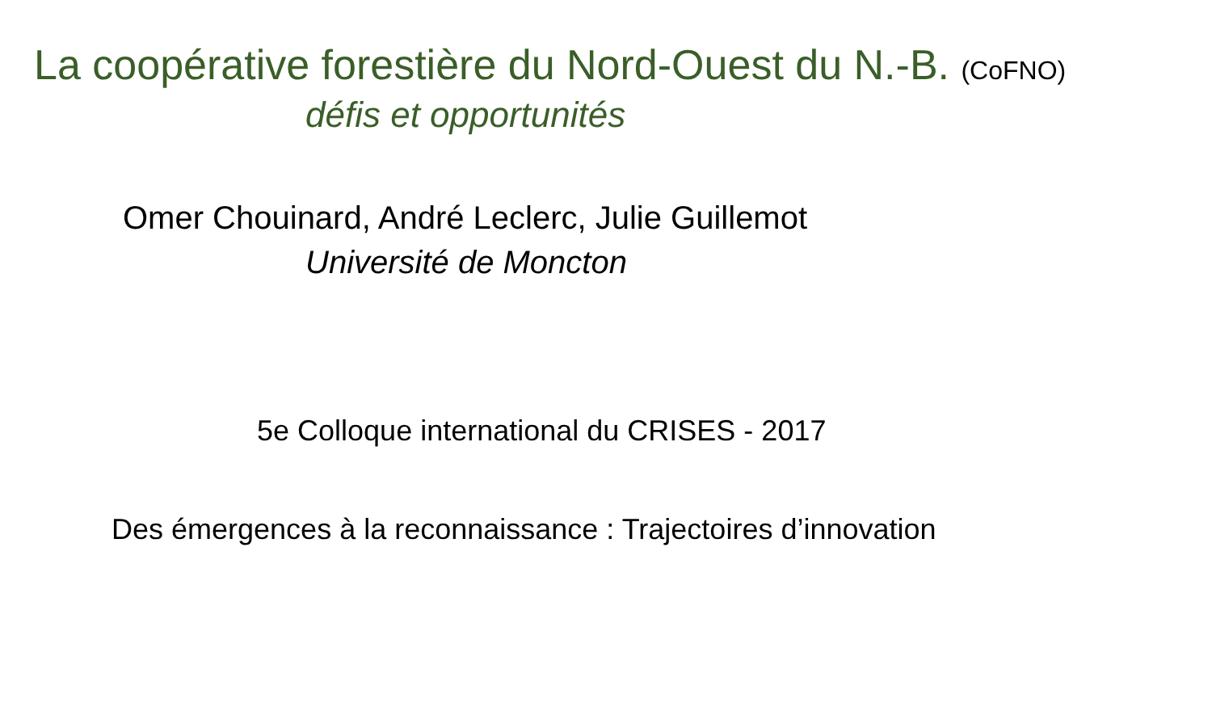La coopérative forestière du Nord-Ouest du N.-B. (CoFNO)
défis et opportunités
Omer Chouinard, André Leclerc, Julie Guillemot
Université de Moncton
5e Colloque international du CRISES - 2017
Des émergences à la reconnaissance : Trajectoires d’innovation